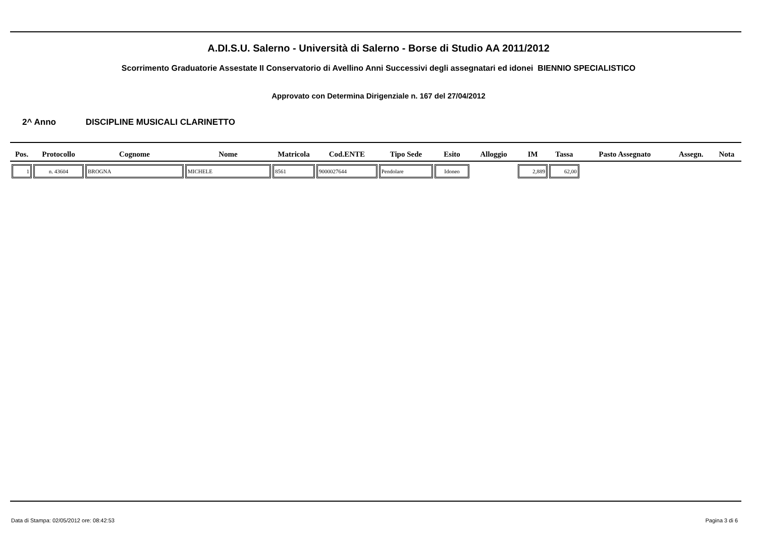A.DI.S.U. Salerno - Università di Salerno - Borse di Studio AA 2011/2012
Scorrimento Graduatorie Assestate II Conservatorio di Avellino Anni Successivi degli assegnatari ed idonei BIENNIO SPECIALISTICO
Approvato con Determina Dirigenziale n. 167 del 27/04/2012
2^ Anno DISCIPLINE MUSICALI CLARINETTO
| Pos. | Protocollo | Cognome | Nome | Matricola | Cod.ENTE | Tipo Sede | Esito | Alloggio | IM | Tassa | Pasto Assegnato | Assegn. | Nota |
| --- | --- | --- | --- | --- | --- | --- | --- | --- | --- | --- | --- | --- | --- |
| 1 | n. 43604 | BROGNA | MICHELE | 8561 | 9000027644 | Pendolare | Idoneo | | 2,889 | 62,00 | | | |
Data di Stampa: 02/05/2012 ore: 08:42:53
Pagina 3 di 6